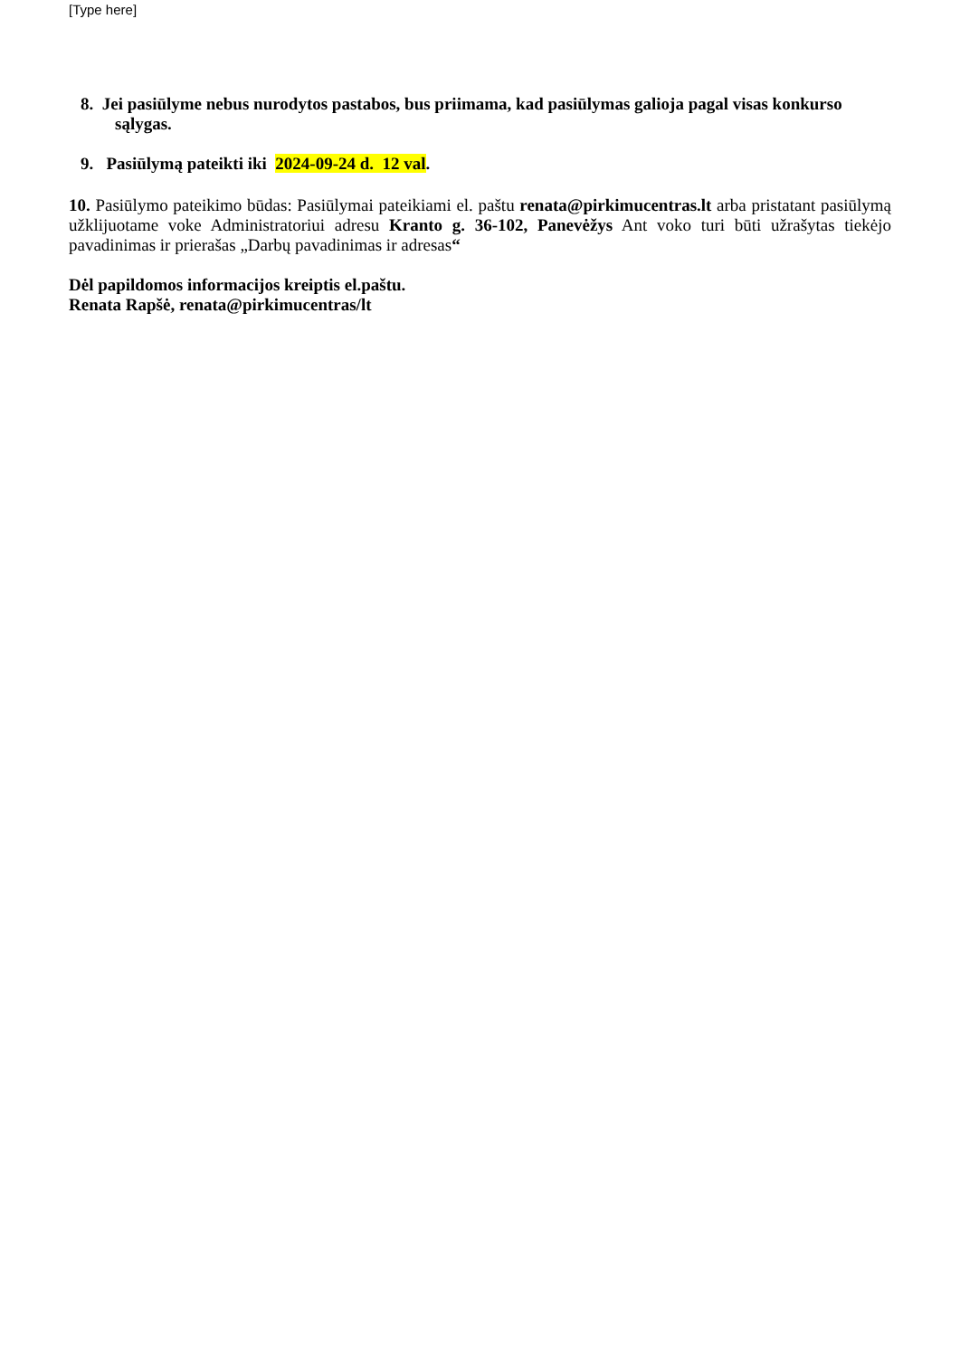[Type here]
8. Jei pasiūlyme nebus nurodytos pastabos, bus priimama, kad pasiūlymas galioja pagal visas konkurso
sąlygas.
9. Pasiūlymą pateikti iki 2024-09-24 d. 12 val.
10. Pasiūlymo pateikimo būdas: Pasiūlymai pateikiami el. paštu renata@pirkimucentras.lt arba pristatant pasiūlymą užklijuotame voke Administratoriui adresu Kranto g. 36-102, Panevėžys Ant voko turi būti užrašytas tiekėjo pavadinimas ir prierašas „Darbų pavadinimas ir adresas“
Dėl papildomos informacijos kreiptis el.paštu.
Renata Rapšė, renata@pirkimucentras/lt